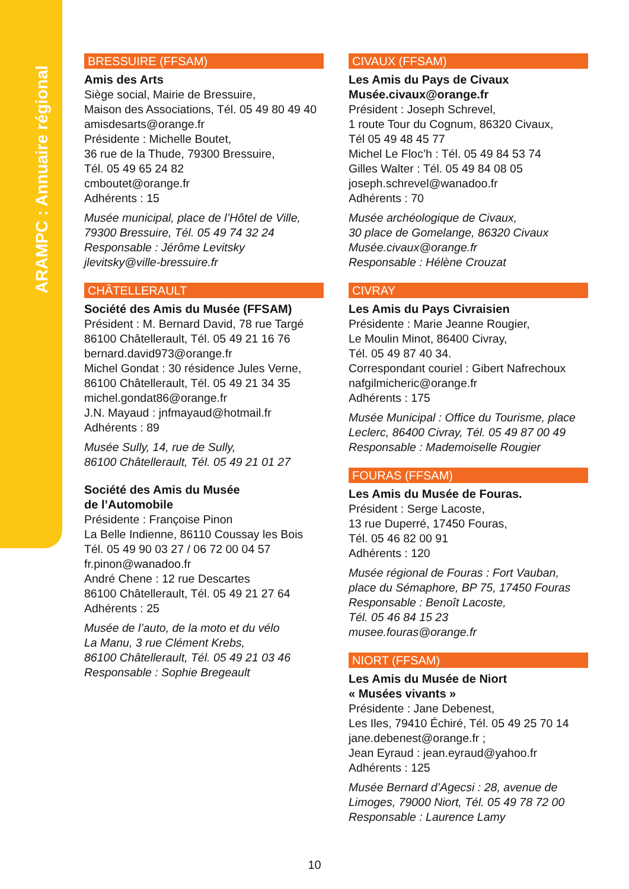ARAMPC : Annuaire régional
BRESSUIRE (FFSAM)
Amis des Arts
Siège social, Mairie de Bressuire,
Maison des Associations, Tél. 05 49 80 49 40
amisdesarts@orange.fr
Présidente : Michelle Boutet,
36 rue de la Thude, 79300 Bressuire,
Tél. 05 49 65 24 82
cmboutet@orange.fr
Adhérents : 15
Musée municipal, place de l’Hôtel de Ville,
79300 Bressuire, Tél. 05 49 74 32 24
Responsable : Jérôme Levitsky
jlevitsky@ville-bressuire.fr
CHÂTELLERAULT
Société des Amis du Musée (FFSAM)
Président : M. Bernard David, 78 rue Targé
86100 Châtellerault, Tél. 05 49 21 16 76
bernard.david973@orange.fr
Michel Gondat : 30 résidence Jules Verne,
86100 Châtellerault, Tél. 05 49 21 34 35
michel.gondat86@orange.fr
J.N. Mayaud : jnfmayaud@hotmail.fr
Adhérents : 89
Musée Sully, 14, rue de Sully,
86100 Châtellerault, Tél. 05 49 21 01 27
Société des Amis du Musée
de l’Automobile
Présidente : Françoise Pinon
La Belle Indienne, 86110 Coussay les Bois
Tél. 05 49 90 03 27 / 06 72 00 04 57
fr.pinon@wanadoo.fr
André Chene : 12 rue Descartes
86100 Châtellerault, Tél. 05 49 21 27 64
Adhérents : 25
Musée de l’auto, de la moto et du vélo
La Manu, 3 rue Clément Krebs,
86100 Châtellerault, Tél. 05 49 21 03 46
Responsable : Sophie Bregeault
CIVAUX (FFSAM)
Les Amis du Pays de Civaux
Musée.civaux@orange.fr
Président : Joseph Schrevel,
1 route Tour du Cognum, 86320 Civaux,
Tél 05 49 48 45 77
Michel Le Floc’h : Tél. 05 49 84 53 74
Gilles Walter : Tél. 05 49 84 08 05
joseph.schrevel@wanadoo.fr
Adhérents : 70
Musée archéologique de Civaux,
30 place de Gomelange, 86320 Civaux
Musée.civaux@orange.fr
Responsable : Hélène Crouzat
CIVRAY
Les Amis du Pays Civraisien
Présidente : Marie Jeanne Rougier,
Le Moulin Minot, 86400 Civray,
Tél. 05 49 87 40 34.
Correspondant couriel : Gibert Nafrechoux
nafgilmicheric@orange.fr
Adhérents : 175
Musée Municipal : Office du Tourisme, place
Leclerc, 86400 Civray, Tél. 05 49 87 00 49
Responsable : Mademoiselle Rougier
FOURAS (FFSAM)
Les Amis du Musée de Fouras.
Président : Serge Lacoste,
13 rue Duperré, 17450 Fouras,
Tél. 05 46 82 00 91
Adhérents : 120
Musée régional de Fouras : Fort Vauban,
place du Sémaphore, BP 75, 17450 Fouras
Responsable : Benoît Lacoste,
Tél. 05 46 84 15 23
musee.fouras@orange.fr
NIORT (FFSAM)
Les Amis du Musée de Niort
« Musées vivants »
Présidente : Jane Debenest,
Les Iles, 79410 Échiré, Tél. 05 49 25 70 14
jane.debenest@orange.fr ;
Jean Eyraud : jean.eyraud@yahoo.fr
Adhérents : 125
Musée Bernard d’Agecsi : 28, avenue de
Limoges, 79000 Niort, Tél. 05 49 78 72 00
Responsable : Laurence Lamy
10